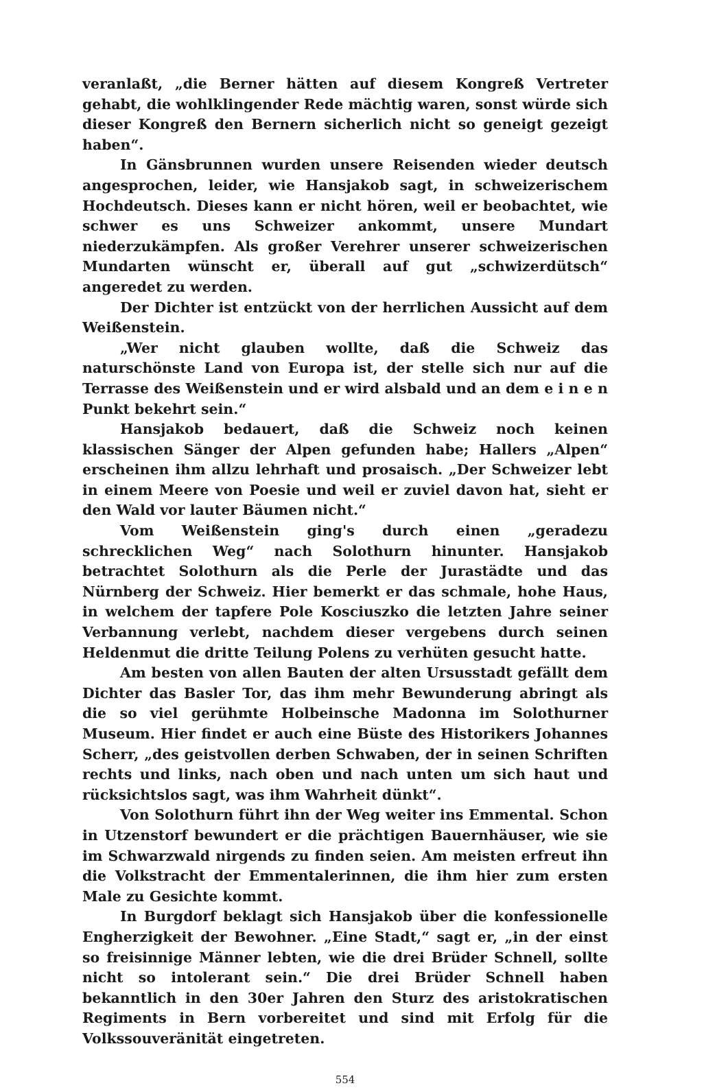veranlaßt, „die Berner hätten auf diesem Kongreß Vertreter gehabt, die wohlklingender Rede mächtig waren, sonst würde sich dieser Kongreß den Bernern sicherlich nicht so geneigt gezeigt haben“.
In Gänsbrunnen wurden unsere Reisenden wieder deutsch angesprochen, leider, wie Hansjakob sagt, in schweizerischem Hochdeutsch. Dieses kann er nicht hören, weil er beobachtet, wie schwer es uns Schweizer ankommt, unsere Mundart niederzukämpfen. Als großer Verehrer unserer schweizerischen Mundarten wünscht er, überall auf gut „schwizerdütsch“ angeredet zu werden.
Der Dichter ist entzückt von der herrlichen Aussicht auf dem Weißenstein.
„Wer nicht glauben wollte, daß die Schweiz das naturschönste Land von Europa ist, der stelle sich nur auf die Terrasse des Weißenstein und er wird alsbald und an dem e i n e n Punkt bekehrt sein.“
Hansjakob bedauert, daß die Schweiz noch keinen klassischen Sänger der Alpen gefunden habe; Hallers „Alpen“ erscheinen ihm allzu lehrhaft und prosaisch. „Der Schweizer lebt in einem Meere von Poesie und weil er zuviel davon hat, sieht er den Wald vor lauter Bäumen nicht.“
Vom Weißenstein ging's durch einen „geradezu schrecklichen Weg“ nach Solothurn hinunter. Hansjakob betrachtet Solothurn als die Perle der Jurastädte und das Nürnberg der Schweiz. Hier bemerkt er das schmale, hohe Haus, in welchem der tapfere Pole Kosciuszko die letzten Jahre seiner Verbannung verlebt, nachdem dieser vergebens durch seinen Heldenmut die dritte Teilung Polens zu verhüten gesucht hatte.
Am besten von allen Bauten der alten Ursusstadt gefällt dem Dichter das Basler Tor, das ihm mehr Bewunderung abringt als die so viel gerühmte Holbeinsche Madonna im Solothurner Museum. Hier findet er auch eine Büste des Historikers Johannes Scherr, „des geistvollen derben Schwaben, der in seinen Schriften rechts und links, nach oben und nach unten um sich haut und rücksichtslos sagt, was ihm Wahrheit dünkt“.
Von Solothurn führt ihn der Weg weiter ins Emmental. Schon in Utzenstorf bewundert er die prächtigen Bauernhäuser, wie sie im Schwarzwald nirgends zu finden seien. Am meisten erfreut ihn die Volkstracht der Emmentalerinnen, die ihm hier zum ersten Male zu Gesichte kommt.
In Burgdorf beklagt sich Hansjakob über die konfessionelle Engherzigkeit der Bewohner. „Eine Stadt,“ sagt er, „in der einst so freisinnige Männer lebten, wie die drei Brüder Schnell, sollte nicht so intolerant sein.“ Die drei Brüder Schnell haben bekanntlich in den 30er Jahren den Sturz des aristokratischen Regiments in Bern vorbereitet und sind mit Erfolg für die Volkssouveränität eingetreten.
554